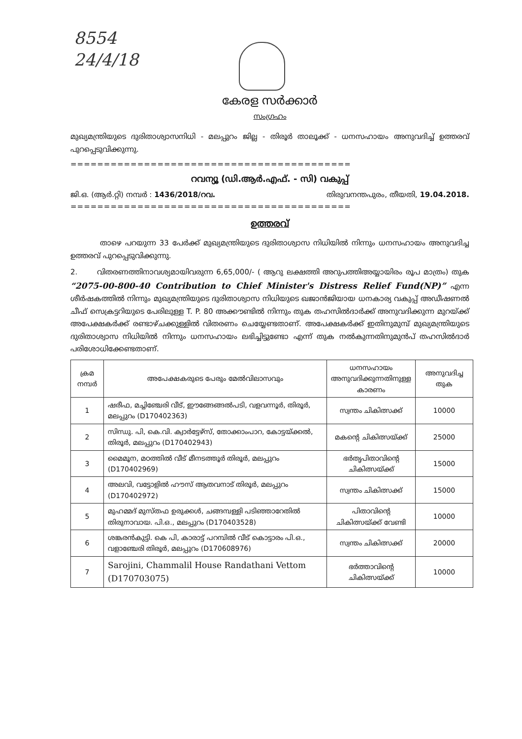8554
24/4/18
കേരള സർക്കാർ
സംഗ്രഹം
മുഖ്യമന്ത്രിയുടെ ദുരിതാശ്വാസനിധി - മലപ്പുറം ജില്ല - തിരൂർ താലൂക്ക് - ധനസഹായം അനുവദിച്ച് ഉത്തരവ് പുറപ്പെടുവിക്കുന്നു.
==========================================
റവന്യൂ (ഡി.ആർ.എഫ്. - സി) വകുപ്പ്
ജി.ഒ. (ആർ.റ്റി) നമ്പർ : 1436/2018/റവ. തിരുവനന്തപുരം, തീയതി, 19.04.2018.
==========================================
ഉത്തരവ്
താഴെ പറയുന്ന 33 പേർക്ക് മുഖ്യമന്ത്രിയുടെ ദുരിതാശ്വാസ നിധിയിൽ നിന്നും ധനസഹായം അനുവദിച്ച ഉത്തരവ് പുറപ്പെടുവിക്കുന്നു.
2. വിതരണത്തിനാവശ്യമായിവരുന്ന 6,65,000/- ( ആറു ലക്ഷത്തി അറുപത്തിഅയ്യായിരം രൂപ മാത്രം) തുക “2075-00-800-40 Contribution to Chief Minister's Distress Relief Fund(NP)” എന്ന ശീർഷകത്തിൽ നിന്നും മുഖ്യമന്ത്രിയുടെ ദുരിതാശ്വാസ നിധിയുടെ ഖജാൻജിയായ ധനകാര്യ വകുപ്പ് അഡീഷണൽ ചീഫ് സെക്രട്ടറിയുടെ പേരിലുള്ള T. P. 80 അക്കൗണ്ടിൽ നിന്നും തുക തഹസിൽദാർക്ക് അനുവദിക്കുന്ന മുറയ്ക്ക് അപേക്ഷകർക്ക് രണ്ടാഴ്ചക്കുള്ളിൽ വിതരണം ചെയ്യേണ്ടതാണ്. അപേക്ഷകർക്ക് ഇതിനുമുമ്പ് മുഖ്യമന്ത്രിയുടെ ദുരിതാശ്വാസ നിധിയിൽ നിന്നും ധനസഹായം ലഭിച്ചിട്ടുണ്ടോ എന്ന് തുക നൽകുന്നതിനുമുൻപ് തഹസിൽദാർ പരിശോധിക്കേണ്ടതാണ്.
| ക്രമ നമ്പർ | അപേക്ഷകരുടെ പേരും മേൽവിലാസവും | ധനസഹായം അനുവദിക്കുന്നതിനുള്ള കാരണം | അനുവദിച്ച തുക |
| --- | --- | --- | --- |
| 1 | ഷരീഫ, മച്ചിഞ്ചേരി വീട്, ഈങ്ങേങ്ങൽപടി, വളവന്നൂർ, തിരൂർ, മലപ്പുറം (D170402363) | സ്വന്തം ചികിത്സക്ക് | 10000 |
| 2 | സിന്ധു. പി, കെ.വി. ക്വാർട്ടേഴ്സ്, തോക്കാംപാറ, കോട്ടയ്ക്കൽ, തിരൂർ, മലപ്പുറം (D170402943) | മകന്റെ ചികിത്സയ്ക്ക് | 25000 |
| 3 | മൈമൂന, മഠത്തിൽ വീട് മീനടത്തൂർ തിരൂർ, മലപ്പുറം (D170402969) | ഭർതൃപിതാവിന്റെ ചികിത്സയ്ക്ക് | 15000 |
| 4 | അലവി, വട്ടോളിൽ ഹൗസ് ആതവനാട് തിരൂർ, മലപ്പുറം (D170402972) | സ്വന്തം ചികിത്സക്ക് | 15000 |
| 5 | മുഹമ്മദ് മുസ്തഫ ഉരുക്കൾ, ചങ്ങമ്പള്ളി പടിഞ്ഞാറേതിൽ തിരുനാവായ. പി.ഒ., മലപ്പുറം (D170403528) | പിതാവിന്റെ ചികിത്സയ്ക്ക് വേണ്ടി | 10000 |
| 6 | ശങ്കരൻകുട്ടി. കെ പി, കാരാട്ട് പറമ്പിൽ വീട് കൊട്ടാരം പി.ഒ., വളാഞ്ചേരി തിരൂർ, മലപ്പുറം (D170608976) | സ്വന്തം ചികിത്സക്ക് | 20000 |
| 7 | Sarojini, Chammalil House Randathani Vettom (D170703075) | ഭർത്താവിന്റെ ചികിത്സയ്ക്ക് | 10000 |